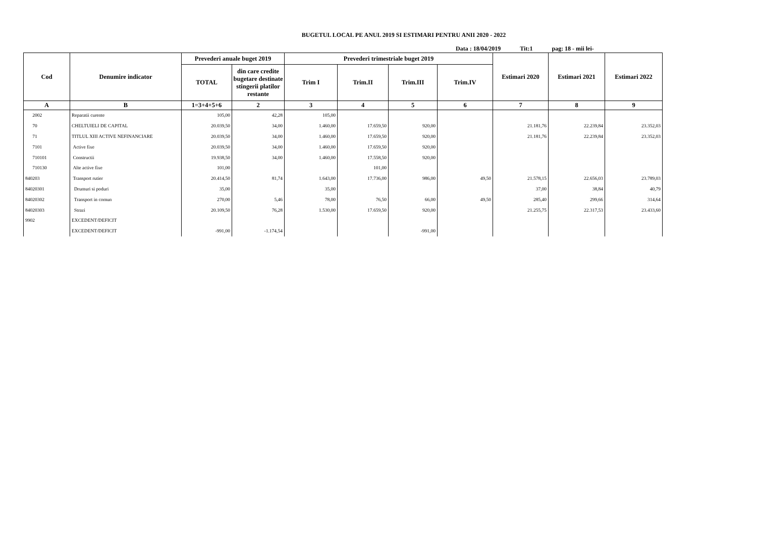BUGETUL LOCAL PE ANUL 2019 SI ESTIMARI PENTRU ANII 2020 - 2022
Data : 18/04/2019 Tit:1 pag: 18 - mii lei-
| Cod | Denumire indicator | Prevederi anuale buget 2019 | | Prevederi trimestriale buget 2019 | | | | Estimari 2020 | Estimari 2021 | Estimari 2022 |
| --- | --- | --- | --- | --- | --- | --- | --- | --- | --- | --- |
| | | TOTAL | din care credite bugetare destinate stingerii platilor restante | Trim I | Trim.II | Trim.III | Trim.IV | | | |
| A | B | 1=3+4+5+6 | 2 | 3 | 4 | 5 | 6 | 7 | 8 | 9 |
| 2002 | Reparatii curente | 105,00 | 42,28 | 105,00 | | | | | | |
| 70 | CHELTUIELI DE CAPITAL | 20.039,50 | 34,00 | 1.460,00 | 17.659,50 | 920,00 | | 21.181,76 | 22.239,84 | 23.352,03 |
| 71 | TITLUL XIII ACTIVE NEFINANCIARE | 20.039,50 | 34,00 | 1.460,00 | 17.659,50 | 920,00 | | 21.181,76 | 22.239,84 | 23.352,03 |
| 7101 | Active fixe | 20.039,50 | 34,00 | 1.460,00 | 17.659,50 | 920,00 | | | | |
| 710101 | Constructii | 19.938,50 | 34,00 | 1.460,00 | 17.558,50 | 920,00 | | | | |
| 710130 | Alte active fixe | 101,00 | | | 101,00 | | | | | |
| 840203 | Transport rutier | 20.414,50 | 81,74 | 1.643,00 | 17.736,00 | 986,00 | 49,50 | 21.578,15 | 22.656,03 | 23.789,03 |
| 84020301 | Drumuri si poduri | 35,00 | | 35,00 | | | | 37,00 | 38,84 | 40,79 |
| 84020302 | Transport in comun | 270,00 | 5,46 | 78,00 | 76,50 | 66,00 | 49,50 | 285,40 | 299,66 | 314,64 |
| 84020303 | Strazi | 20.109,50 | 76,28 | 1.530,00 | 17.659,50 | 920,00 | | 21.255,75 | 22.317,53 | 23.433,60 |
| 9902 | EXCEDENT/DEFICIT | | | | | | | | | |
| | EXCEDENT/DEFICIT | -991,00 | -1.174,54 | | | -991,00 | | | | |